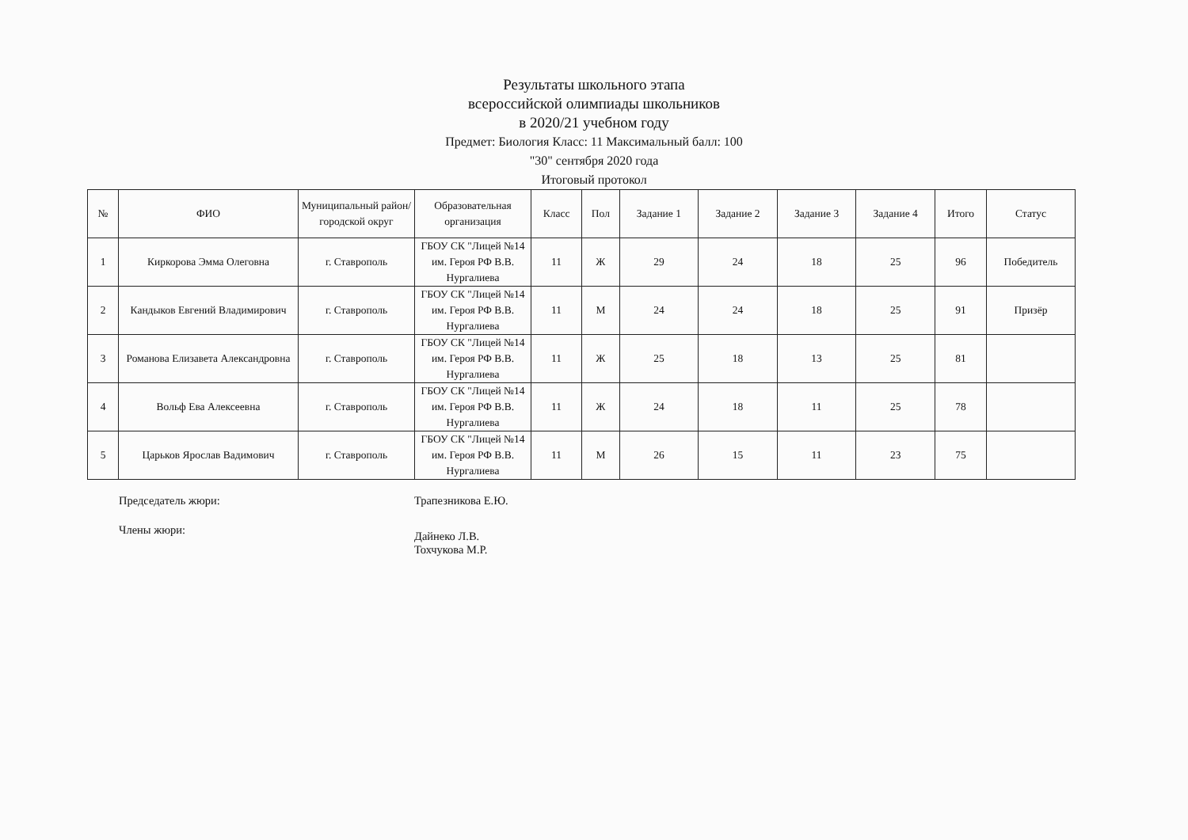Результаты школьного этапа
всероссийской олимпиады школьников
в 2020/21 учебном году
Предмет: Биология Класс: 11 Максимальный балл: 100
"30" сентября 2020 года
Итоговый протокол
| № | ФИО | Муниципальный район/городской округ | Образовательная организация | Класс | Пол | Задание 1 | Задание 2 | Задание 3 | Задание 4 | Итого | Статус |
| --- | --- | --- | --- | --- | --- | --- | --- | --- | --- | --- | --- |
| 1 | Киркорова Эмма Олеговна | г. Ставрополь | ГБОУ СК "Лицей №14 им. Героя РФ В.В. Нургалиева | 11 | Ж | 29 | 24 | 18 | 25 | 96 | Победитель |
| 2 | Кандыков Евгений Владимирович | г. Ставрополь | ГБОУ СК "Лицей №14 им. Героя РФ В.В. Нургалиева | 11 | М | 24 | 24 | 18 | 25 | 91 | Призёр |
| 3 | Романова Елизавета Александровна | г. Ставрополь | ГБОУ СК "Лицей №14 им. Героя РФ В.В. Нургалиева | 11 | Ж | 25 | 18 | 13 | 25 | 81 | |
| 4 | Вольф Ева Алексеевна | г. Ставрополь | ГБОУ СК "Лицей №14 им. Героя РФ В.В. Нургалиева | 11 | Ж | 24 | 18 | 11 | 25 | 78 | |
| 5 | Царьков Ярослав Вадимович | г. Ставрополь | ГБОУ СК "Лицей №14 им. Героя РФ В.В. Нургалиева | 11 | М | 26 | 15 | 11 | 23 | 75 | |
Председатель жюри: Трапезникова Е.Ю.
Члены жюри:
Дайнеко Л.В.
Тохчукова М.Р.